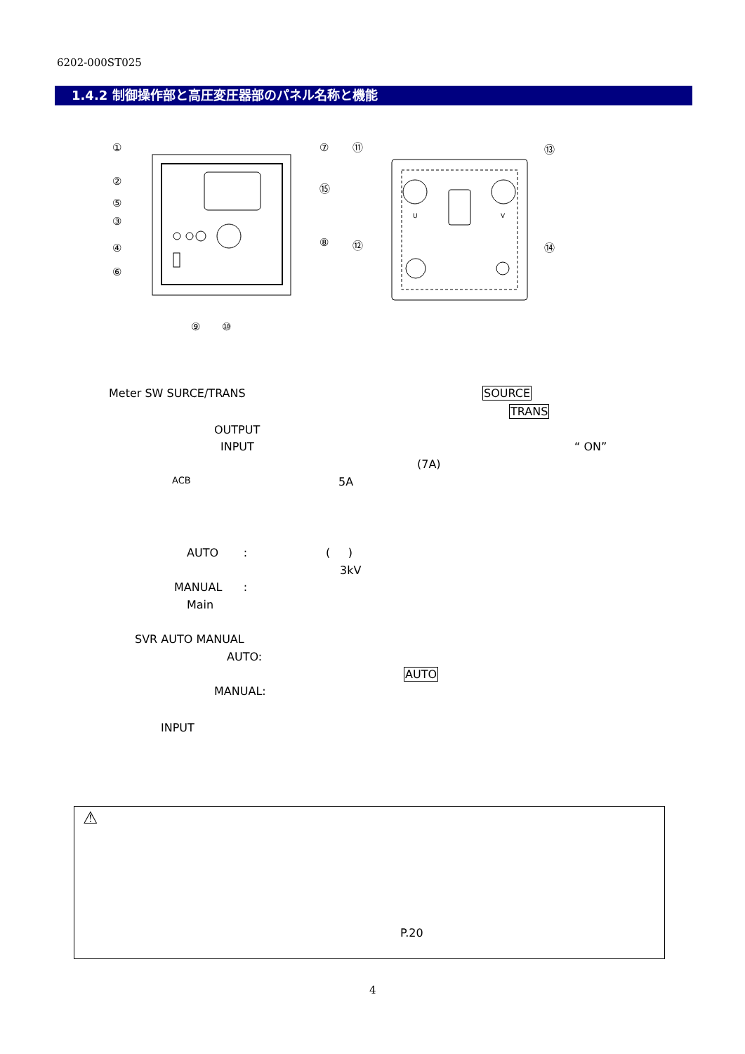6202-000ST025
1.4.2 制御操作部と高圧変圧器部のパネル名称と機能
①
②
⑤
③
④
⑥
⑦
⑮
⑧
⑨
⑩
⑪
⑫
⑬
⑭
U
V
Meter SW SURCE/TRANS SOURCE
TRANS
OUTPUT
INPUT “ ON”
(7A)
ACB 5A
AUTO : ( )
3kV
MANUAL :
Main
SVR AUTO MANUAL
AUTO:
AUTO
MANUAL:
INPUT
⚠
P.20
4